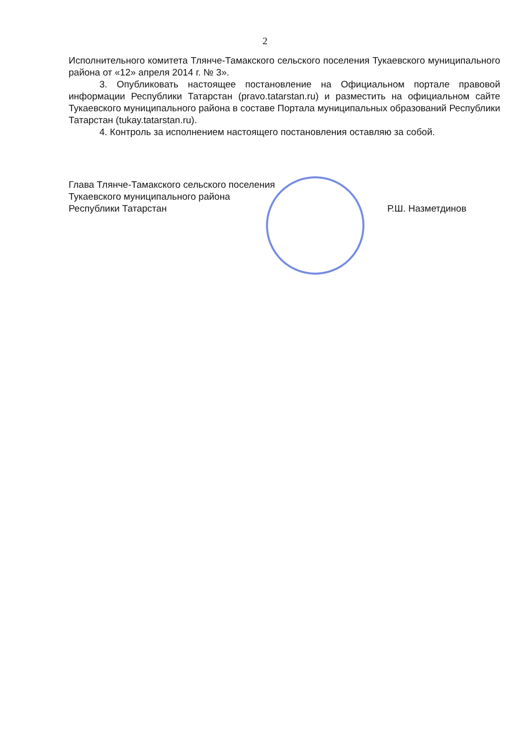2
Исполнительного комитета Тлянче-Тамакского сельского поселения Тукаевского муниципального района от «12» апреля 2014 г. № 3».
3. Опубликовать настоящее постановление на Официальном портале правовой информации Республики Татарстан (pravo.tatarstan.ru) и разместить на официальном сайте Тукаевского муниципального района в составе Портала муниципальных образований Республики Татарстан (tukay.tatarstan.ru).
4. Контроль за исполнением настоящего постановления оставляю за собой.
Глава Тлянче-Тамакского сельского поселения
Тукаевского муниципального района
Республики Татарстан
Р.Ш. Назметдинов